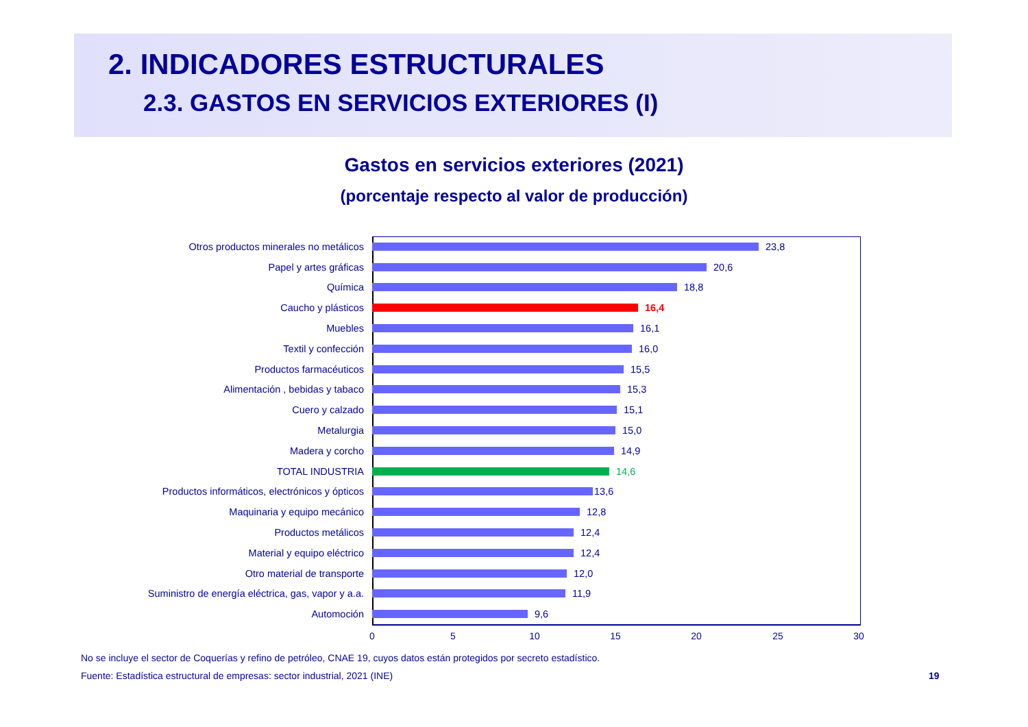2. INDICADORES ESTRUCTURALES
2.3. GASTOS EN SERVICIOS EXTERIORES (I)
Gastos en servicios exteriores (2021)
(porcentaje respecto al valor de producción)
Otros productos minerales no metálicos 23,8
Papel y artes gráficas 20,6
Química 18,8
Caucho y plásticos 16,4
Muebles 16,1
Textil y confección 16,0
Productos farmacéuticos 15,5
Alimentación , bebidas y tabaco 15,3
Cuero y calzado 15,1
Metalurgia 15,0
Madera y corcho 14,9
TOTAL INDUSTRIA 14,6
Productos informáticos, electrónicos y ópticos 13,6
Maquinaria y equipo mecánico 12,8
Productos metálicos 12,4
Material y equipo eléctrico 12,4
Otro material de transporte 12,0
Suministro de energía eléctrica, gas, vapor y a.a. 11,9
Automoción 9,6
0 5 10 15 20 25 30
No se incluye el sector de Coquerías y refino de petróleo, CNAE 19, cuyos datos están protegidos por secreto estadístico.
Fuente: Estadística estructural de empresas: sector industrial, 2021 (INE)
19